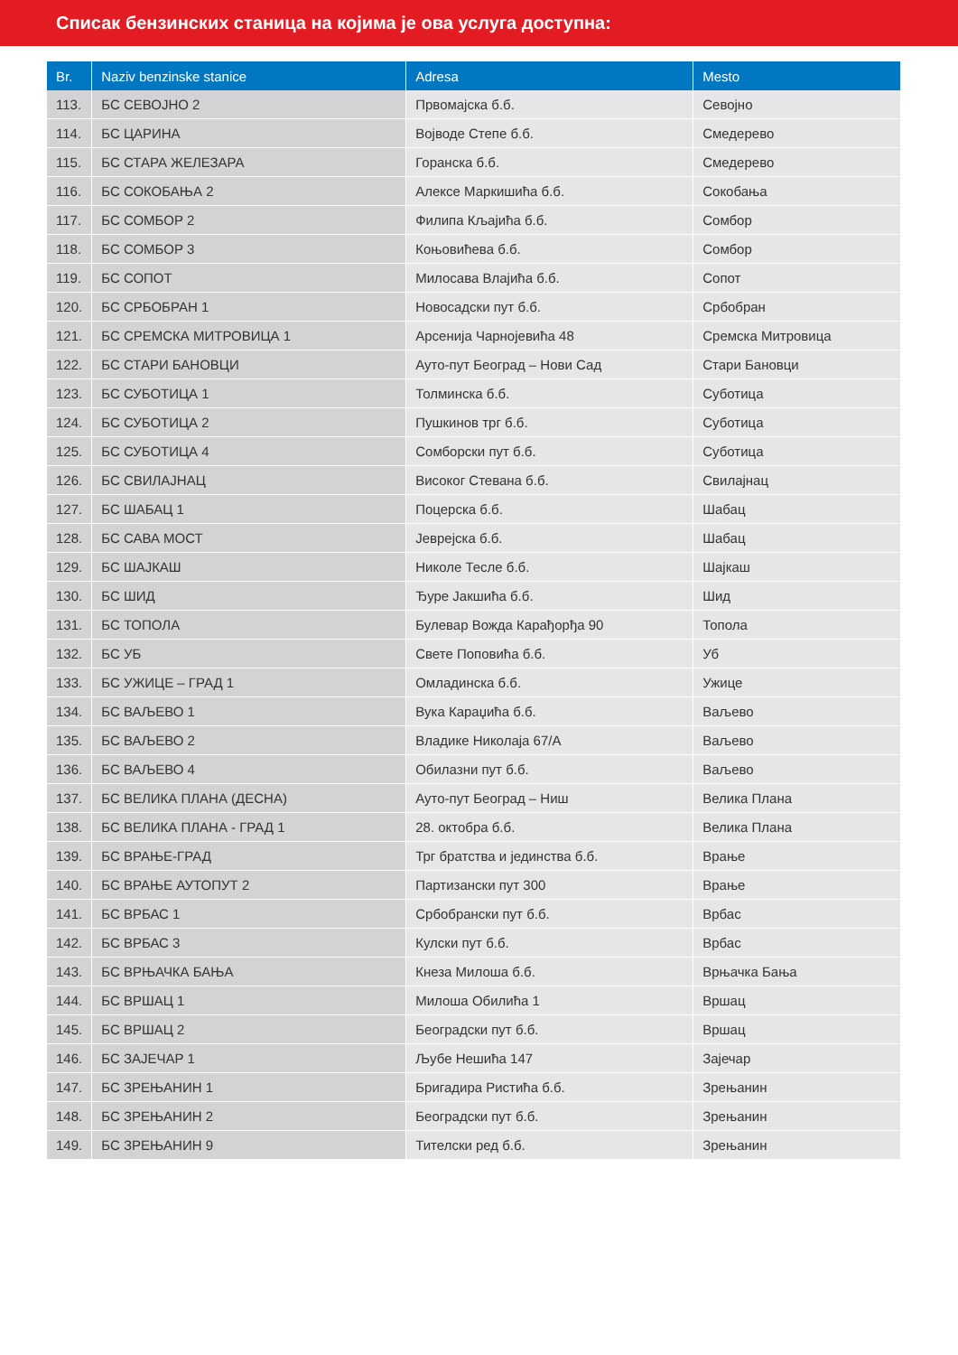Списак бензинских станица на којима је ова услуга доступна:
| Br. | Naziv benzinske stanice | Adresa | Mesto |
| --- | --- | --- | --- |
| 113. | БС СЕВОЈНО 2 | Првомајска б.б. | Севојно |
| 114. | БС ЦАРИНА | Војводе Степе б.б. | Смедерево |
| 115. | БС СТАРА ЖЕЛЕЗАРА | Горанска б.б. | Смедерево |
| 116. | БС СОКОБАЊА 2 | Алексе Маркишића б.б. | Сокобања |
| 117. | БС СОМБОР 2 | Филипа Кљајића б.б. | Сомбор |
| 118. | БС СОМБОР 3 | Коњовићева б.б. | Сомбор |
| 119. | БС СОПОТ | Милосава Влајића б.б. | Сопот |
| 120. | БС СРБОБРАН 1 | Новосадски пут б.б. | Србобран |
| 121. | БС СРЕМСКА МИТРОВИЦА 1 | Арсенија Чарнојевића 48 | Сремска Митровица |
| 122. | БС СТАРИ БАНОВЦИ | Ауто-пут Београд – Нови Сад | Стари Бановци |
| 123. | БС СУБОТИЦА 1 | Толминска б.б. | Суботица |
| 124. | БС СУБОТИЦА 2 | Пушкинов трг б.б. | Суботица |
| 125. | БС СУБОТИЦА 4 | Сомборски пут б.б. | Суботица |
| 126. | БС СВИЛАЈНАЦ | Високог Стевана б.б. | Свилајнац |
| 127. | БС ШАБАЦ 1 | Поцерска б.б. | Шабац |
| 128. | БС САВА МОСТ | Јеврејска б.б. | Шабац |
| 129. | БС ШАЈКАШ | Николе Тесле б.б. | Шајкаш |
| 130. | БС ШИД | Ђуре Јакшића б.б. | Шид |
| 131. | БС ТОПОЛА | Булевар Вожда Карађорђа 90 | Топола |
| 132. | БС УБ | Свете Поповића б.б. | Уб |
| 133. | БС УЖИЦЕ – ГРАД 1 | Омладинска б.б. | Ужице |
| 134. | БС ВАЉЕВО 1 | Вука Караџића б.б. | Ваљево |
| 135. | БС ВАЉЕВО 2 | Владике Николаја 67/А | Ваљево |
| 136. | БС ВАЉЕВО 4 | Обилазни пут б.б. | Ваљево |
| 137. | БС ВЕЛИКА ПЛАНА (ДЕСНА) | Ауто-пут Београд – Ниш | Велика Плана |
| 138. | БС ВЕЛИКА ПЛАНА - ГРАД 1 | 28. октобра б.б. | Велика Плана |
| 139. | БС ВРАЊЕ-ГРАД | Трг братства и јединства б.б. | Врање |
| 140. | БС ВРАЊЕ АУТОПУТ 2 | Партизански пут 300 | Врање |
| 141. | БС ВРБАС 1 | Србобрански пут б.б. | Врбас |
| 142. | БС ВРБАС 3 | Кулски пут б.б. | Врбас |
| 143. | БС ВРЊАЧКА БАЊА | Кнеза Милоша б.б. | Врњачка Бања |
| 144. | БС ВРШАЦ 1 | Милоша Обилића 1 | Вршац |
| 145. | БС ВРШАЦ 2 | Београдски пут б.б. | Вршац |
| 146. | БС ЗАЈЕЧАР 1 | Љубе Нешића 147 | Зајечар |
| 147. | БС ЗРЕЊАНИН 1 | Бригадира Ристића б.б. | Зрењанин |
| 148. | БС ЗРЕЊАНИН 2 | Београдски пут б.б. | Зрењанин |
| 149. | БС ЗРЕЊАНИН 9 | Тителски ред б.б. | Зрењанин |